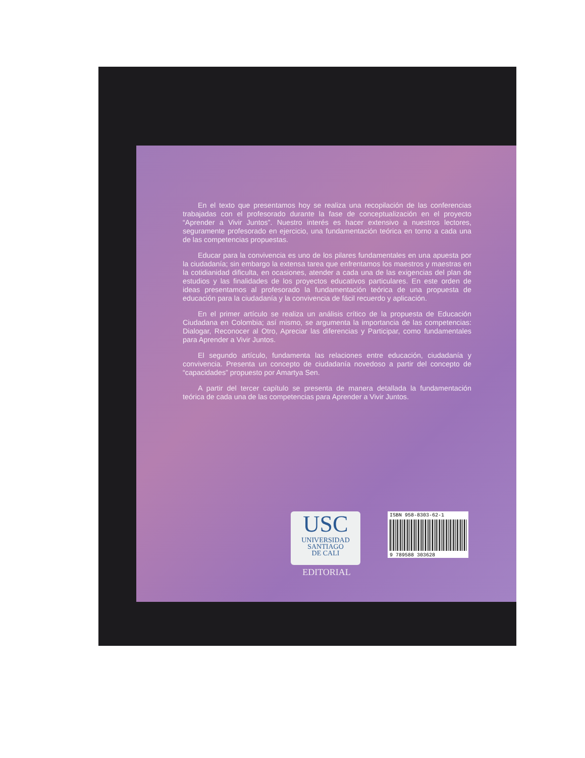En el texto que presentamos hoy se realiza una recopilación de las conferencias trabajadas con el profesorado durante la fase de conceptualización en el proyecto “Aprender a Vivir Juntos”. Nuestro interés es hacer extensivo a nuestros lectores, seguramente profesorado en ejercicio, una fundamentación teórica en torno a cada una de las competencias propuestas.
Educar para la convivencia es uno de los pilares fundamentales en una apuesta por la ciudadanía; sin embargo la extensa tarea que enfrentamos los maestros y maestras en la cotidianidad dificulta, en ocasiones, atender a cada una de las exigencias del plan de estudios y las finalidades de los proyectos educativos particulares. En este orden de ideas presentamos al profesorado la fundamentación teórica de una propuesta de educación para la ciudadanía y la convivencia de fácil recuerdo y aplicación.
En el primer artículo se realiza un análisis crítico de la propuesta de Educación Ciudadana en Colombia; así mismo, se argumenta la importancia de las competencias: Dialogar, Reconocer al Otro, Apreciar las diferencias y Participar, como fundamentales para Aprender a Vivir Juntos.
El segundo artículo, fundamenta las relaciones entre educación, ciudadanía y convivencia. Presenta un concepto de ciudadanía novedoso a partir del concepto de “capacidades” propuesto por Amartya Sen.
A partir del tercer capítulo se presenta de manera detallada la fundamentación teórica de cada una de las competencias para Aprender a Vivir Juntos.
USC
UNIVERSIDAD
SANTIAGO
DE CALI
EDITORIAL
ISBN 958-8303-62-1
9 789588 303628